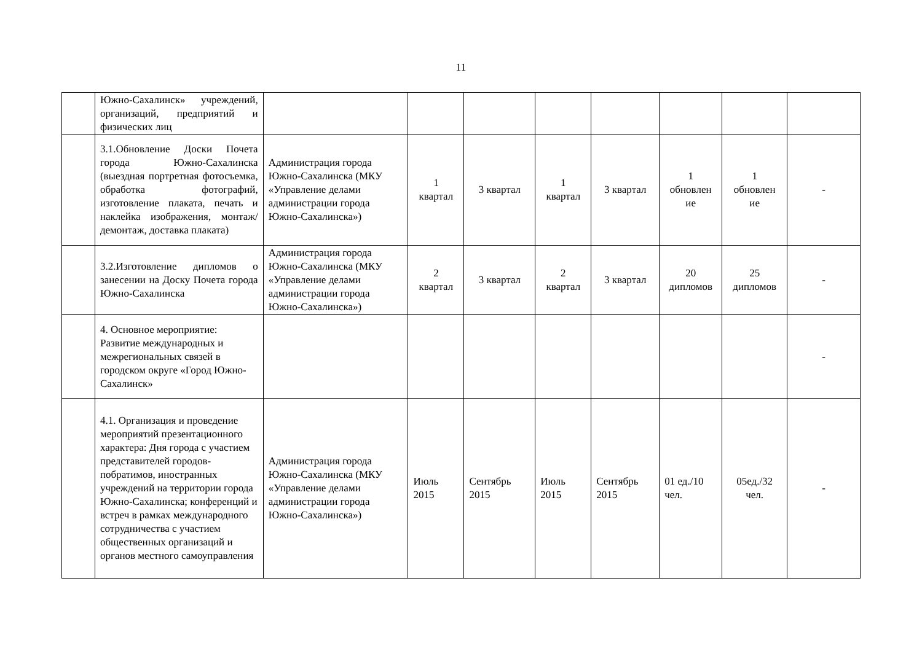11
| | Южно-Сахалинск» учреждений, организаций, предприятий и физических лиц | | | | | | | | |
| | 3.1.Обновление Доски Почета города Южно-Сахалинска (выездная портретная фотосъемка, обработка фотографий, изготовление плаката, печать и наклейка изображения, монтаж/демонтаж, доставка плаката) | Администрация города Южно-Сахалинска (МКУ «Управление делами администрации города Южно-Сахалинска») | 1 квартал | 3 квартал | 1 квартал | 3 квартал | 1 обновлен ие | 1 обновлен ие | - |
| | 3.2.Изготовление дипломов о занесении на Доску Почета города Южно-Сахалинска | Администрация города Южно-Сахалинска (МКУ «Управление делами администрации города Южно-Сахалинска») | 2 квартал | 3 квартал | 2 квартал | 3 квартал | 20 дипломов | 25 дипломов | - |
| | 4. Основное мероприятие: Развитие международных и межрегиональных связей в городском округе «Город Южно-Сахалинск» | | | | | | | | - |
| | 4.1. Организация и проведение мероприятий презентационного характера: Дня города с участием представителей городов-побратимов, иностранных учреждений на территории города Южно-Сахалинска; конференций и встреч в рамках международного сотрудничества с участием общественных организаций и органов местного самоуправления | Администрация города Южно-Сахалинска (МКУ «Управление делами администрации города Южно-Сахалинска») | Июль 2015 | Сентябрь 2015 | Июль 2015 | Сентябрь 2015 | 01 ед./10 чел. | 05ед./32 чел. | - |